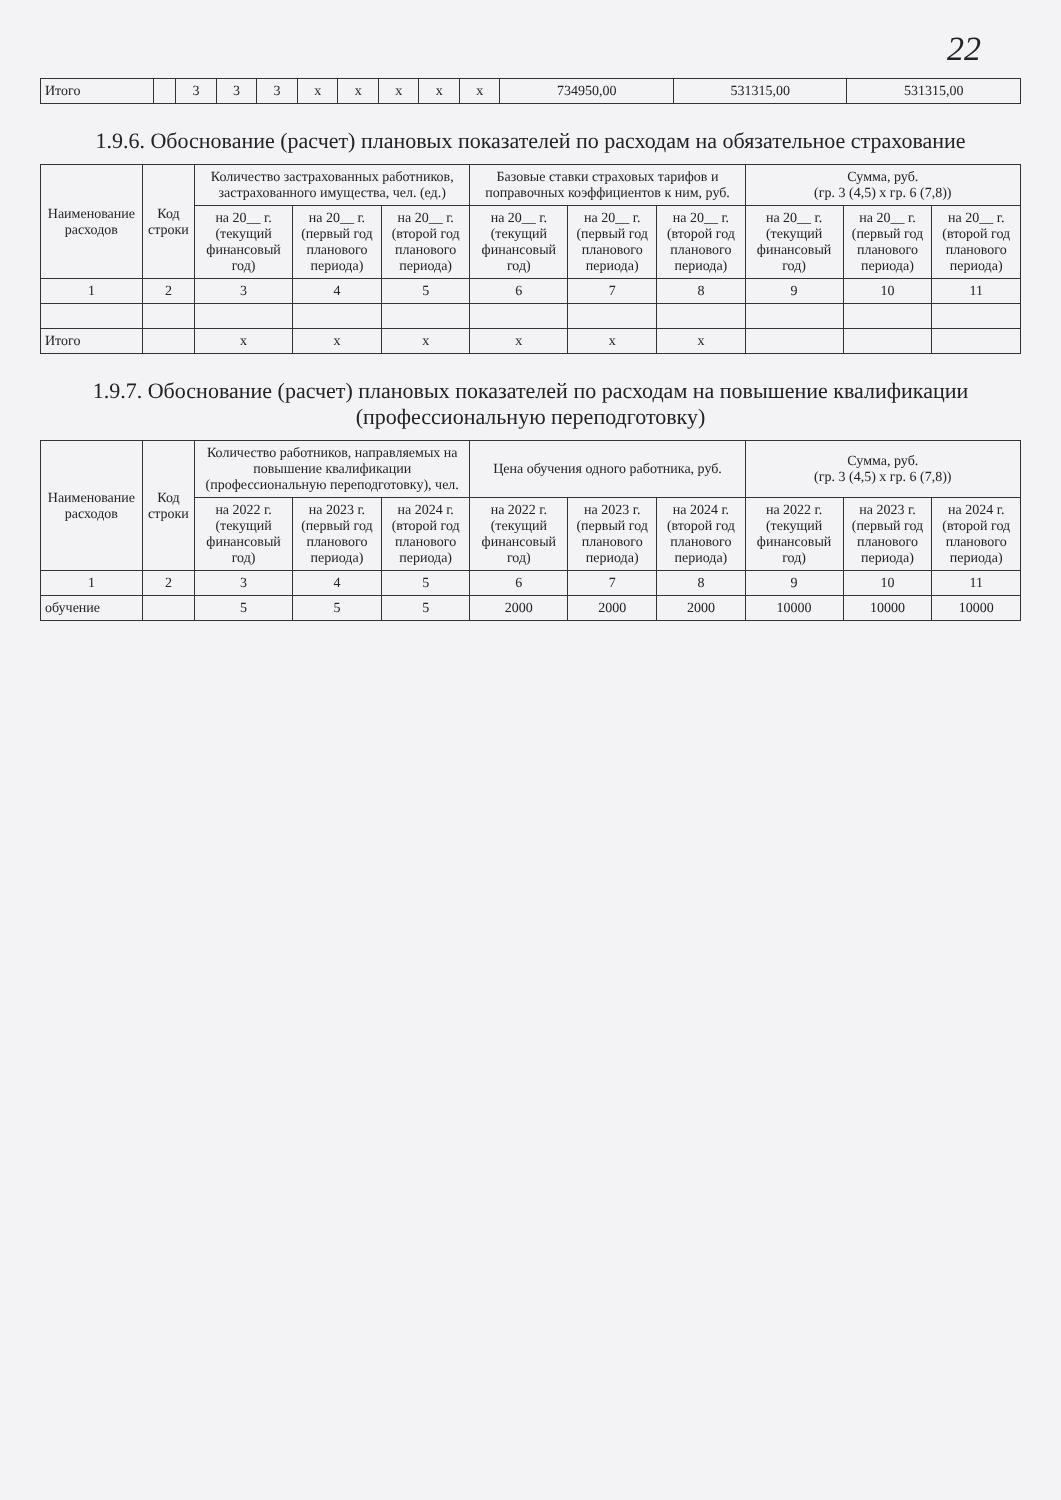22
| Итого | | 3 | 3 | 3 | x | x | x | x | x | 734950,00 | 531315,00 | 531315,00 |
1.9.6. Обоснование (расчет) плановых показателей по расходам на обязательное страхование
| Наименование расходов | Код строки | Количество застрахованных работников, застрахованного имущества, чел. (ед.) | | | Базовые ставки страховых тарифов и поправочных коэффициентов к ним, руб. | | | Сумма, руб. (гр. 3 (4,5) x гр. 6 (7,8)) | | |
| --- | --- | --- | --- | --- | --- | --- | --- | --- | --- | --- |
| | | на 20__ г. (текущий финансовый год) | на 20__ г. (первый год планового периода) | на 20__ г. (второй год планового периода) | на 20__ г. (текущий финансовый год) | на 20__ г. (первый год планового периода) | на 20__ г. (второй год планового периода) | на 20__ г. (текущий финансовый год) | на 20__ г. (первый год планового периода) | на 20__ г. (второй год планового периода) |
| 1 | 2 | 3 | 4 | 5 | 6 | 7 | 8 | 9 | 10 | 11 |
| Итого | | x | x | x | x | x | x | | | |
1.9.7. Обоснование (расчет) плановых показателей по расходам на повышение квалификации (профессиональную переподготовку)
| Наименование расходов | Код строки | Количество работников, направляемых на повышение квалификации (профессиональную переподготовку), чел. | | | Цена обучения одного работника, руб. | | | Сумма, руб. (гр. 3 (4,5) x гр. 6 (7,8)) | | |
| --- | --- | --- | --- | --- | --- | --- | --- | --- | --- | --- |
| | | на 2022 г. (текущий финансовый год) | на 2023 г. (первый год планового периода) | на 2024 г. (второй год планового периода) | на 2022 г. (текущий финансовый год) | на 2023 г. (первый год планового периода) | на 2024 г. (второй год планового периода) | на 2022 г. (текущий финансовый год) | на 2023 г. (первый год планового периода) | на 2024 г. (второй год планового периода) |
| 1 | 2 | 3 | 4 | 5 | 6 | 7 | 8 | 9 | 10 | 11 |
| обучение | | 5 | 5 | 5 | 2000 | 2000 | 2000 | 10000 | 10000 | 10000 |